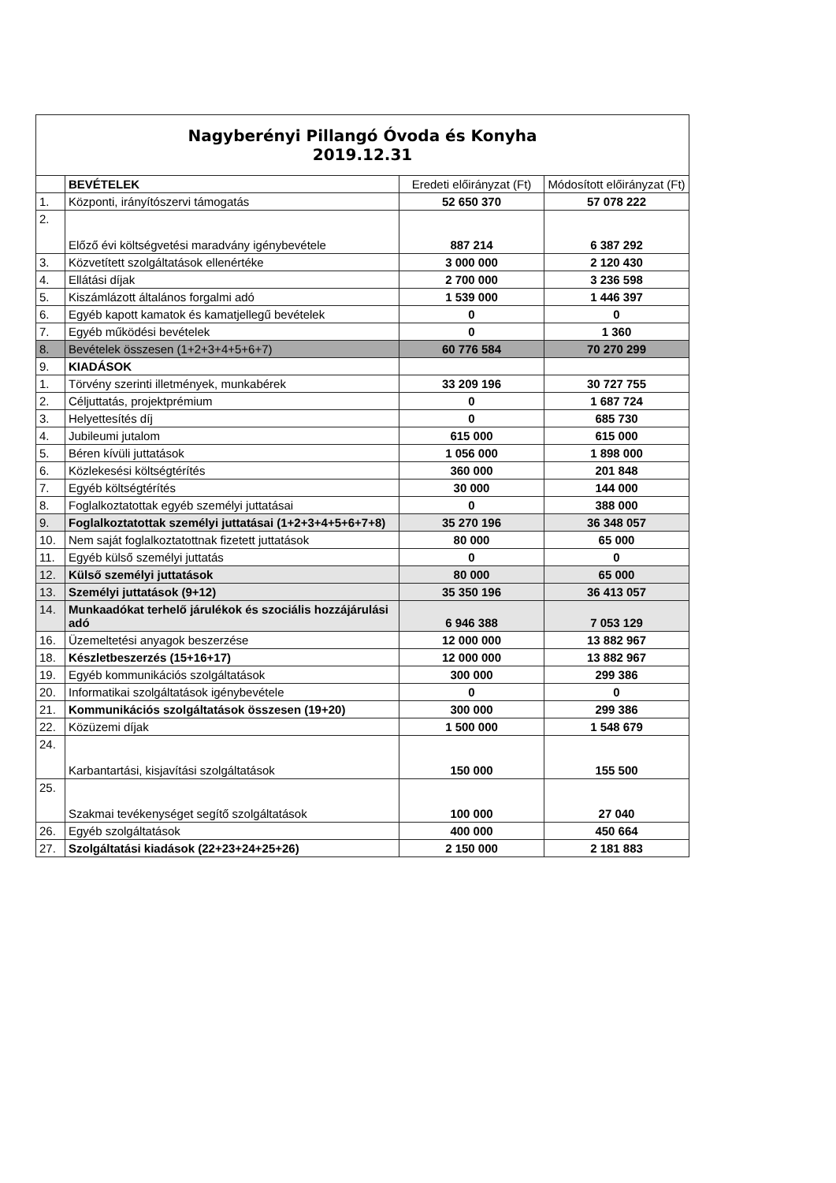| Nagyberényi Pillangó Óvoda és Konyha 2019.12.31 | | | |
| | BEVÉTELEK | Eredeti előirányzat (Ft) | Módosított előirányzat (Ft) |
| 1. | Központi, irányítószervi támogatás | 52 650 370 | 57 078 222 |
| 2. | Előző évi költségvetési maradvány igénybevétele | 887 214 | 6 387 292 |
| 3. | Közvetített szolgáltatások ellenértéke | 3 000 000 | 2 120 430 |
| 4. | Ellátási díjak | 2 700 000 | 3 236 598 |
| 5. | Kiszámlázott általános forgalmi adó | 1 539 000 | 1 446 397 |
| 6. | Egyéb kapott kamatok és kamatjellegű bevételek | 0 | 0 |
| 7. | Egyéb működési bevételek | 0 | 1 360 |
| 8. | Bevételek összesen (1+2+3+4+5+6+7) | 60 776 584 | 70 270 299 |
| 9. | KIADÁSOK | | |
| 1. | Törvény szerinti illetmények, munkabérek | 33 209 196 | 30 727 755 |
| 2. | Céljuttatás, projektprémium | 0 | 1 687 724 |
| 3. | Helyettesítés díj | 0 | 685 730 |
| 4. | Jubileumi jutalom | 615 000 | 615 000 |
| 5. | Béren kívüli juttatások | 1 056 000 | 1 898 000 |
| 6. | Közlekesési költségtérítés | 360 000 | 201 848 |
| 7. | Egyéb költségtérítés | 30 000 | 144 000 |
| 8. | Foglalkoztatottak egyéb személyi juttatásai | 0 | 388 000 |
| 9. | Foglalkoztatottak személyi juttatásai (1+2+3+4+5+6+7+8) | 35 270 196 | 36 348 057 |
| 10. | Nem saját foglalkoztatottnak fizetett juttatások | 80 000 | 65 000 |
| 11. | Egyéb külső személyi juttatás | 0 | 0 |
| 12. | Külső személyi juttatások | 80 000 | 65 000 |
| 13. | Személyi juttatások (9+12) | 35 350 196 | 36 413 057 |
| 14. | Munkaadókat terhelő járulékok és szociális hozzájárulási adó | 6 946 388 | 7 053 129 |
| 16. | Üzemeltetési anyagok beszerzése | 12 000 000 | 13 882 967 |
| 18. | Készletbeszerzés (15+16+17) | 12 000 000 | 13 882 967 |
| 19. | Egyéb kommunikációs szolgáltatások | 300 000 | 299 386 |
| 20. | Informatikai szolgáltatások igénybevétele | 0 | 0 |
| 21. | Kommunikációs szolgáltatások összesen (19+20) | 300 000 | 299 386 |
| 22. | Közüzemi díjak | 1 500 000 | 1 548 679 |
| 24. | Karbantartási, kisjavítási szolgáltatások | 150 000 | 155 500 |
| 25. | Szakmai tevékenységet segítő szolgáltatások | 100 000 | 27 040 |
| 26. | Egyéb szolgáltatások | 400 000 | 450 664 |
| 27. | Szolgáltatási kiadások (22+23+24+25+26) | 2 150 000 | 2 181 883 |